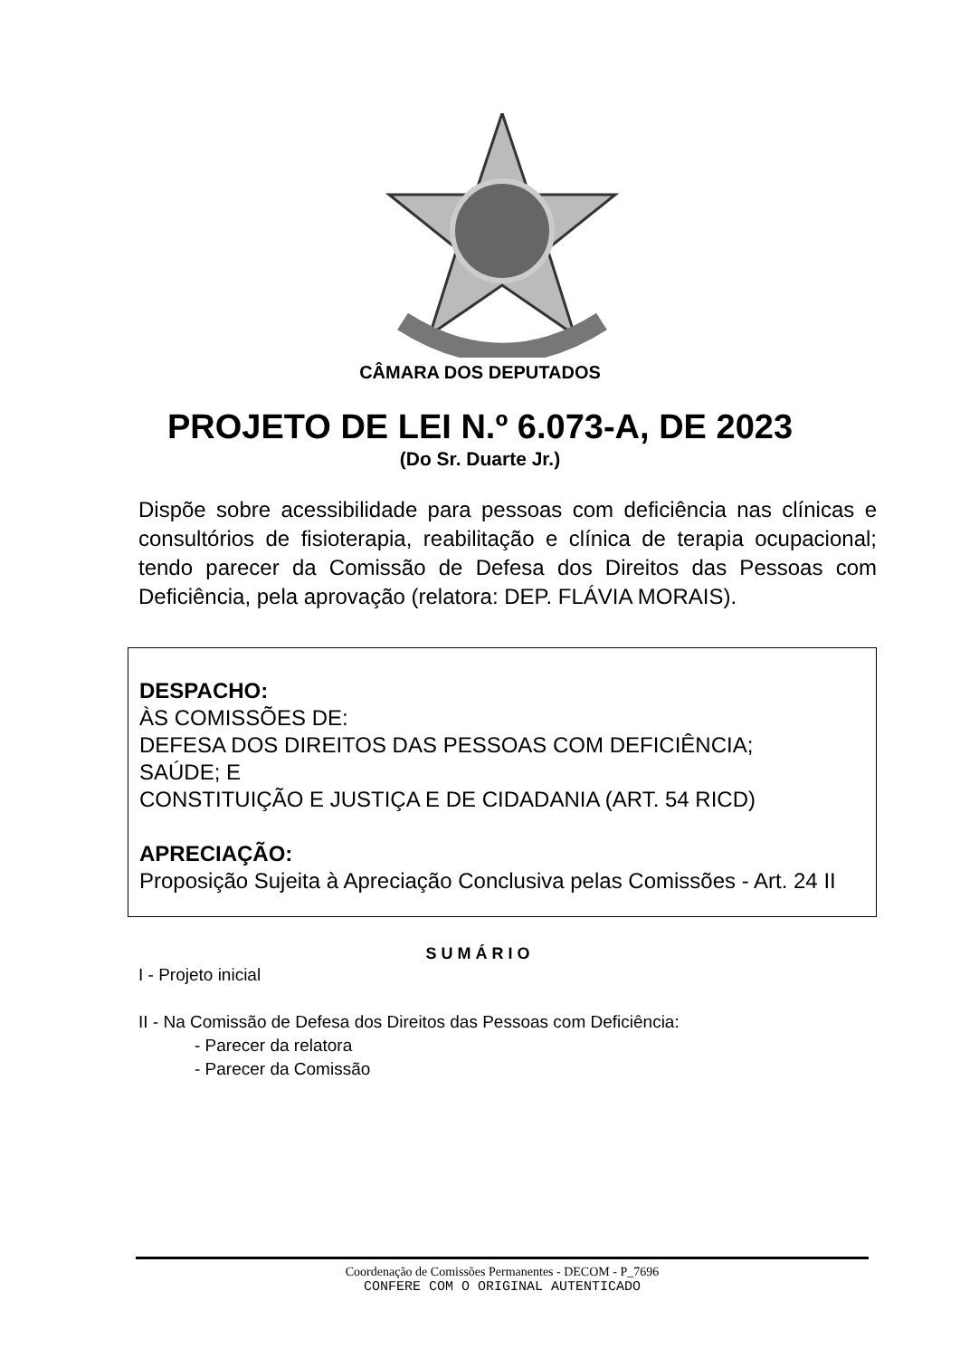CÂMARA DOS DEPUTADOS
PROJETO DE LEI N.º 6.073-A, DE 2023
(Do Sr. Duarte Jr.)
Dispõe sobre acessibilidade para pessoas com deficiência nas clínicas e consultórios de fisioterapia, reabilitação e clínica de terapia ocupacional; tendo parecer da Comissão de Defesa dos Direitos das Pessoas com Deficiência, pela aprovação (relatora: DEP. FLÁVIA MORAIS).
DESPACHO:
ÀS COMISSÕES DE:
DEFESA DOS DIREITOS DAS PESSOAS COM DEFICIÊNCIA;
SAÚDE; E
CONSTITUIÇÃO E JUSTIÇA E DE CIDADANIA (ART. 54 RICD)
APRECIAÇÃO:
Proposição Sujeita à Apreciação Conclusiva pelas Comissões - Art. 24 II
SUMÁRIO
I - Projeto inicial
II - Na Comissão de Defesa dos Direitos das Pessoas com Deficiência:
- Parecer da relatora
- Parecer da Comissão
Coordenação de Comissões Permanentes - DECOM - P_7696
CONFERE COM O ORIGINAL AUTENTICADO